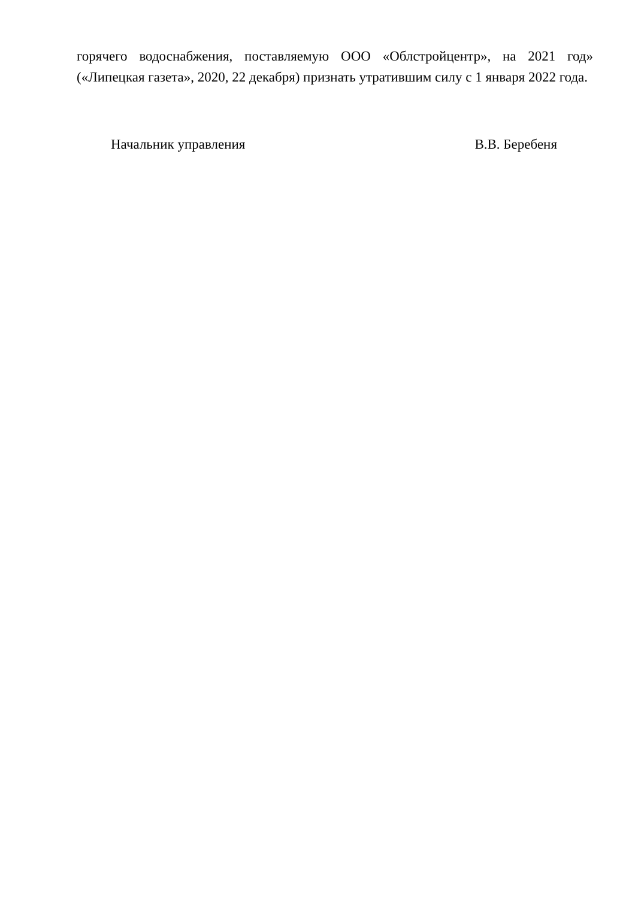горячего водоснабжения, поставляемую ООО «Облстройцентр», на 2021 год» («Липецкая газета», 2020, 22 декабря) признать утратившим силу с 1 января 2022 года.
Начальник управления В.В. Беребеня